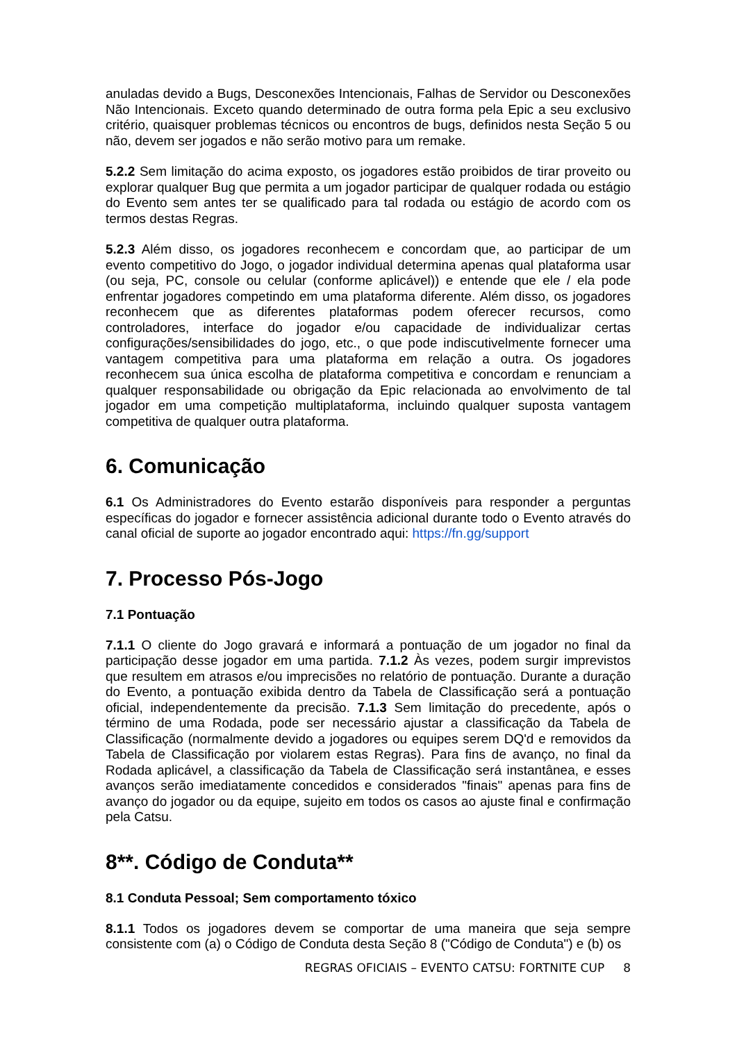anuladas devido a Bugs, Desconexões Intencionais, Falhas de Servidor ou Desconexões Não Intencionais. Exceto quando determinado de outra forma pela Epic a seu exclusivo critério, quaisquer problemas técnicos ou encontros de bugs, definidos nesta Seção 5 ou não, devem ser jogados e não serão motivo para um remake.
5.2.2 Sem limitação do acima exposto, os jogadores estão proibidos de tirar proveito ou explorar qualquer Bug que permita a um jogador participar de qualquer rodada ou estágio do Evento sem antes ter se qualificado para tal rodada ou estágio de acordo com os termos destas Regras.
5.2.3 Além disso, os jogadores reconhecem e concordam que, ao participar de um evento competitivo do Jogo, o jogador individual determina apenas qual plataforma usar (ou seja, PC, console ou celular (conforme aplicável)) e entende que ele / ela pode enfrentar jogadores competindo em uma plataforma diferente. Além disso, os jogadores reconhecem que as diferentes plataformas podem oferecer recursos, como controladores, interface do jogador e/ou capacidade de individualizar certas configurações/sensibilidades do jogo, etc., o que pode indiscutivelmente fornecer uma vantagem competitiva para uma plataforma em relação a outra. Os jogadores reconhecem sua única escolha de plataforma competitiva e concordam e renunciam a qualquer responsabilidade ou obrigação da Epic relacionada ao envolvimento de tal jogador em uma competição multiplataforma, incluindo qualquer suposta vantagem competitiva de qualquer outra plataforma.
6. Comunicação
6.1 Os Administradores do Evento estarão disponíveis para responder a perguntas específicas do jogador e fornecer assistência adicional durante todo o Evento através do canal oficial de suporte ao jogador encontrado aqui: https://fn.gg/support
7. Processo Pós-Jogo
7.1 Pontuação
7.1.1 O cliente do Jogo gravará e informará a pontuação de um jogador no final da participação desse jogador em uma partida. 7.1.2 Às vezes, podem surgir imprevistos que resultem em atrasos e/ou imprecisões no relatório de pontuação. Durante a duração do Evento, a pontuação exibida dentro da Tabela de Classificação será a pontuação oficial, independentemente da precisão. 7.1.3 Sem limitação do precedente, após o término de uma Rodada, pode ser necessário ajustar a classificação da Tabela de Classificação (normalmente devido a jogadores ou equipes serem DQ'd e removidos da Tabela de Classificação por violarem estas Regras). Para fins de avanço, no final da Rodada aplicável, a classificação da Tabela de Classificação será instantânea, e esses avanços serão imediatamente concedidos e considerados "finais" apenas para fins de avanço do jogador ou da equipe, sujeito em todos os casos ao ajuste final e confirmação pela Catsu.
8**. Código de Conduta**
8.1 Conduta Pessoal; Sem comportamento tóxico
8.1.1 Todos os jogadores devem se comportar de uma maneira que seja sempre consistente com (a) o Código de Conduta desta Seção 8 ("Código de Conduta") e (b) os
REGRAS OFICIAIS – EVENTO CATSU: FORTNITE CUP 8